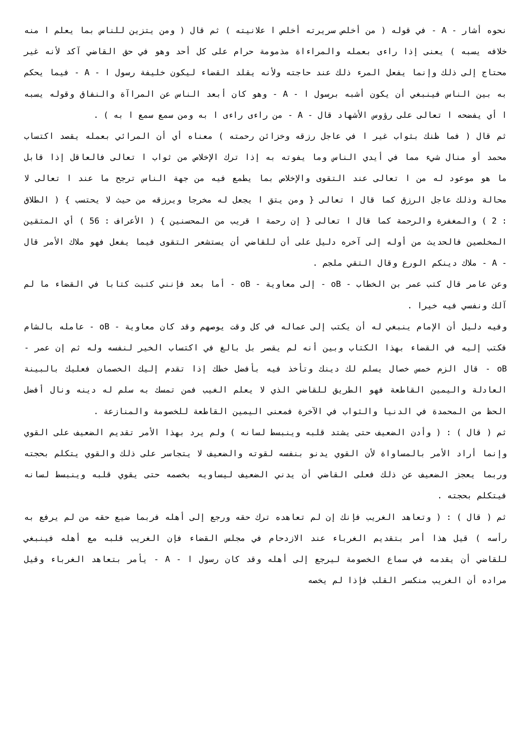نحوه أشار - A - في قوله ( من أخلص سريرته أخلص ا علانيته ) ثم قال ( ومن يتزين للناس بما يعلم ا منه خلافه يسبه ) يعنى إذا راءى بعمله والمراءاة مذمومة حرام على كل أحد وهو في حق القاضي آكد لأنه غير محتاج إلى ذلك وإنما يفعل المرء ذلك عند حاجته ولأنه يقلد القضاء ليكون خليفة رسول ا - A - فيما يحكم به بين الناس فينبغي أن يكون أشبه برسول ا - A - وهو كان أبعد الناس عن المراآة والنفاق وقوله يسبه ا أي يفضحه ا تعالى على رؤوس الأشهاد قال - A - من راءى راءى ا به ومن سمع سمع ا به ) .
ثم قال ( فما ظنك بثواب غير ا في عاجل رزقه وخزائن رحمته ) معناه أي أن المرائي بعمله يقصد اكتساب محمد أو منال شيء مما في أيدي الناس وما يفوته به إذا ترك الإخلاص من ثواب ا تعالى فالعاقل إذا قابل ما هو موعود له من ا تعالى عند التقوى والإخلاص بما يطمع فيه من جهة الناس ترجح ما عند ا تعالى لا محالة وذلك عاجل الرزق كما قال ا تعالى { ومن يتق ا يجعل له مخرجا ويرزقه من حيث لا يحتسب } ( الطلاق : 2 ) والمغفرة والرحمة كما قال ا تعالى { إن رحمة ا قريب من المحسنين } ( الأعراف : 56 ) أي المتقين المخلصين فالحديث من أوله إلى آخره دليل على أن للقاضي أن يستشعر التقوى فيما يفعل فهو ملاك الأمر قال - A - ملاك دينكم الورع وقال التقي ملجم .
وعن عامر قال كتب عمر بن الخطاب - oB - إلى معاوية - oB - أما بعد فإنني كتبت كتابا في القضاء ما لم آلك ونفسي فيه خيرا .
وفيه دليل أن الإمام ينبغي له أن يكتب إلى عماله في كل وقت يوصهم وقد كان معاوية - oB - عامله بالشام فكتب إليه في القضاء بهذا الكتاب وبين أنه لم يقصر بل بالغ في اكتساب الخير لنفسه وله ثم إن عمر - oB - قال الزم خمس خصال يسلم لك دينك وتأخذ فيه بأفضل خطك إذا تقدم إليك الخصمان فعليك بالبينة العادلة واليمين القاطعة فهو الطريق للقاضي الذي لا يعلم الغيب فمن تمسك به سلم له دينه ونال أفضل الحظ من المحمدة في الدنيا والثواب في الآخرة فمعنى اليمين القاطعة للخصومة والمنازعة .
ثم ( قال ) : ( وأدن الضعيف حتى يشتد قلبه وينبسط لسانه ) ولم يرد بهذا الأمر تقديم الضعيف على القوي وإنما أراد الأمر بالمساواة لأن القوي يدنو بنفسه لقوته والضعيف لا يتجاسر على ذلك والقوي يتكلم بحجته وربما يعجز الضعيف عن ذلك فعلى القاضي أن يدني الضعيف ليساويه بخصمه حتى يقوي قلبه وينبسط لسانه فيتكلم بحجته .
ثم ( قال ) : ( وتعاهد الغريب فإنك إن لم تعاهده ترك حقه ورجع إلى أهله فربما ضيع حقه من لم يرفع به رأسه ) قيل هذا أمر بتقديم الغرباء عند الازدحام في مجلس القضاء فإن الغريب قلبه مع أهله فينبغي للقاضي أن يقدمه في سماع الخصومة ليرجع إلى أهله وقد كان رسول ا - A - يأمر بتعاهد الغرباء وقيل مراده أن الغريب منكسر القلب فإذا لم يخصه